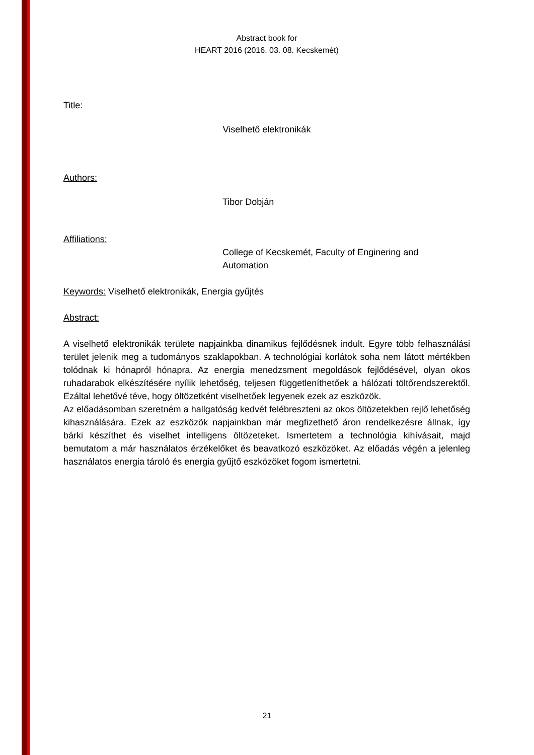Abstract book for
HEART 2016 (2016. 03. 08. Kecskemét)
Title:
Viselhető elektronikák
Authors:
Tibor Dobján
Affiliations:
College of Kecskemét, Faculty of Enginering and
Automation
Keywords: Viselhető elektronikák, Energia gyűjtés
Abstract:
A viselhető elektronikák területe napjainkba dinamikus fejlődésnek indult. Egyre több felhasználási terület jelenik meg a tudományos szaklapokban. A technológiai korlátok soha nem látott mértékben tolódnak ki hónapról hónapra. Az energia menedzsment megoldások fejlődésével, olyan okos ruhadarabok elkészítésére nyílik lehetőség, teljesen függetleníthetőek a hálózati töltőrendszerektől. Ezáltal lehetővé téve, hogy öltözetként viselhetőek legyenek ezek az eszközök.
Az előadásomban szeretném a hallgatóság kedvét felébreszteni az okos öltözetekben rejlő lehetőség kihasználására. Ezek az eszközök napjainkban már megfizethető áron rendelkezésre állnak, így bárki készíthet és viselhet intelligens öltözeteket. Ismertetem a technológia kihívásait, majd bemutatom a már használatos érzékelőket és beavatkozó eszközöket. Az előadás végén a jelenleg használatos energia tároló és energia gyűjtő eszközöket fogom ismertetni.
21